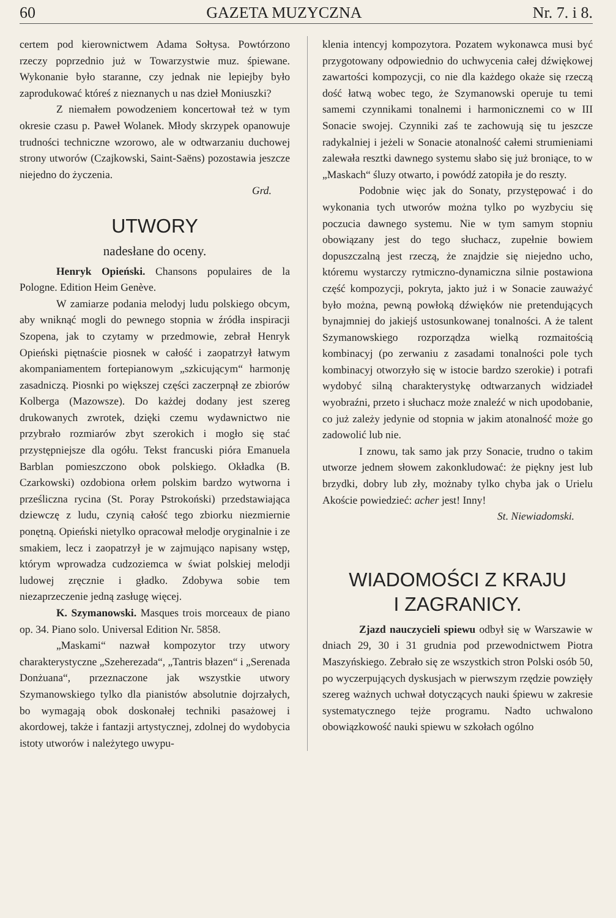60 GAZETA MUZYCZNA Nr. 7. i 8.
certem pod kierownictwem Adama Sołtysa. Powtórzono rzeczy poprzednio już w Towarzystwie muz. śpiewane. Wykonanie było staranne, czy jednak nie lepiejby było zaprodukować któreś z nieznanych u nas dzieł Moniuszki?
Z niemałem powodzeniem koncertował też w tym okresie czasu p. Paweł Wolanek. Młody skrzypek opanowuje trudności techniczne wzorowo, ale w odtwarzaniu duchowej strony utworów (Czajkowski, Saint-Saëns) pozostawia jeszcze niejedno do życzenia.
Grd.
UTWORY
nadesłane do oceny.
Henryk Opieński. Chansons populaires de la Pologne. Edition Heim Genève.
W zamiarze podania melodyj ludu polskiego obcym, aby wniknąć mogli do pewnego stopnia w źródła inspiracji Szopena, jak to czytamy w przedmowie, zebrał Henryk Opieński piętnaście piosnek w całość i zaopatrzył łatwym akompaniamentem fortepianowym „szkicującym“ harmonję zasadniczą. Piosnki po większej części zaczerpnął ze zbiorów Kolberga (Mazowsze). Do każdej dodany jest szereg drukowanych zwrotek, dzięki czemu wydawnictwo nie przybrało rozmiarów zbyt szerokich i mogło się stać przystępniejsze dla ogółu. Tekst francuski pióra Emanuela Barblan pomieszczono obok polskiego. Okładka (B. Czarkowski) ozdobiona orłem polskim bardzo wytworna i prześliczna rycina (St. Poray Pstrokoński) przedstawiająca dziewczę z ludu, czynią całość tego zbiorku niezmiernie ponętną. Opieński nietylko opracował melodje oryginalnie i ze smakiem, lecz i zaopatrzył je w zajmująco napisany wstęp, którym wprowadza cudzoziemca w świat polskiej melodji ludowej zręcznie i gładko. Zdobywa sobie tem niezaprzeczenie jedną zasługę więcej.
K. Szymanowski. Masques trois morceaux de piano op. 34. Piano solo. Universal Edition Nr. 5858.
„Maskami“ nazwał kompozytor trzy utwory charakterystyczne „Szeherezada“, „Tantris błazen“ i „Serenada Donżuana“, przeznaczone jak wszystkie utwory Szymanowskiego tylko dla pianistów absolutnie dojrzałych, bo wymagają obok doskonałej techniki pasażowej i akordowej, także i fantazji artystycznej, zdolnej do wydobycia istoty utworów i należytego uwypu-
klenia intencyj kompozytora. Pozatem wykonawca musi być przygotowany odpowiednio do uchwycenia całej dźwiękowej zawartości kompozycji, co nie dla każdego okaże się rzeczą dość łatwą wobec tego, że Szymanowski operuje tu temi samemi czynnikami tonalnemi i harmonicznemi co w III Sonacie swojej. Czynniki zaś te zachowują się tu jeszcze radykalniej i jeżeli w Sonacie atonalność całemi strumieniami zalewała resztki dawnego systemu słabo się już broniące, to w „Maskach“ śluzy otwarto, i powódź zatopiła je do reszty.
Podobnie więc jak do Sonaty, przystępować i do wykonania tych utworów można tylko po wyzbyciu się poczucia dawnego systemu. Nie w tym samym stopniu obowiązany jest do tego słuchacz, zupełnie bowiem dopuszczalną jest rzeczą, że znajdzie się niejedno ucho, któremu wystarczy rytmiczno-dynamiczna silnie postawiona część kompozycji, pokryta, jakto już i w Sonacie zauważyć było można, pewną powłoką dźwięków nie pretendujących bynajmniej do jakiejś ustosunkowanej tonalności. A że talent Szymanowskiego rozporządza wielką rozmaitością kombinacyj (po zerwaniu z zasadami tonalności pole tych kombinacyj otworzyło się w istocie bardzo szerokie) i potrafi wydobyć silną charakterystykę odtwarzanych widziadeł wyobraźni, przeto i słuchacz może znaleźć w nich upodobanie, co już zależy jedynie od stopnia w jakim atonalność może go zadowolić lub nie.
I znowu, tak samo jak przy Sonacie, trudno o takim utworze jednem słowem zakonkludować: że piękny jest lub brzydki, dobry lub zły, możnaby tylko chyba jak o Urielu Akoście powiedzieć: acher jest! Inny!
St. Niewiadomski.
WIADOMOŚCI Z KRAJU
I ZAGRANICY.
Zjazd nauczycieli spiewu odbył się w Warszawie w dniach 29, 30 i 31 grudnia pod przewodnictwem Piotra Maszyńskiego. Zebrało się ze wszystkich stron Polski osób 50, po wyczerpujących dyskusjach w pierwszym rzędzie powzięły szereg ważnych uchwał dotyczących nauki śpiewu w zakresie systematycznego tejże programu. Nadto uchwalono obowiązkowość nauki spiewu w szkołach ogólno